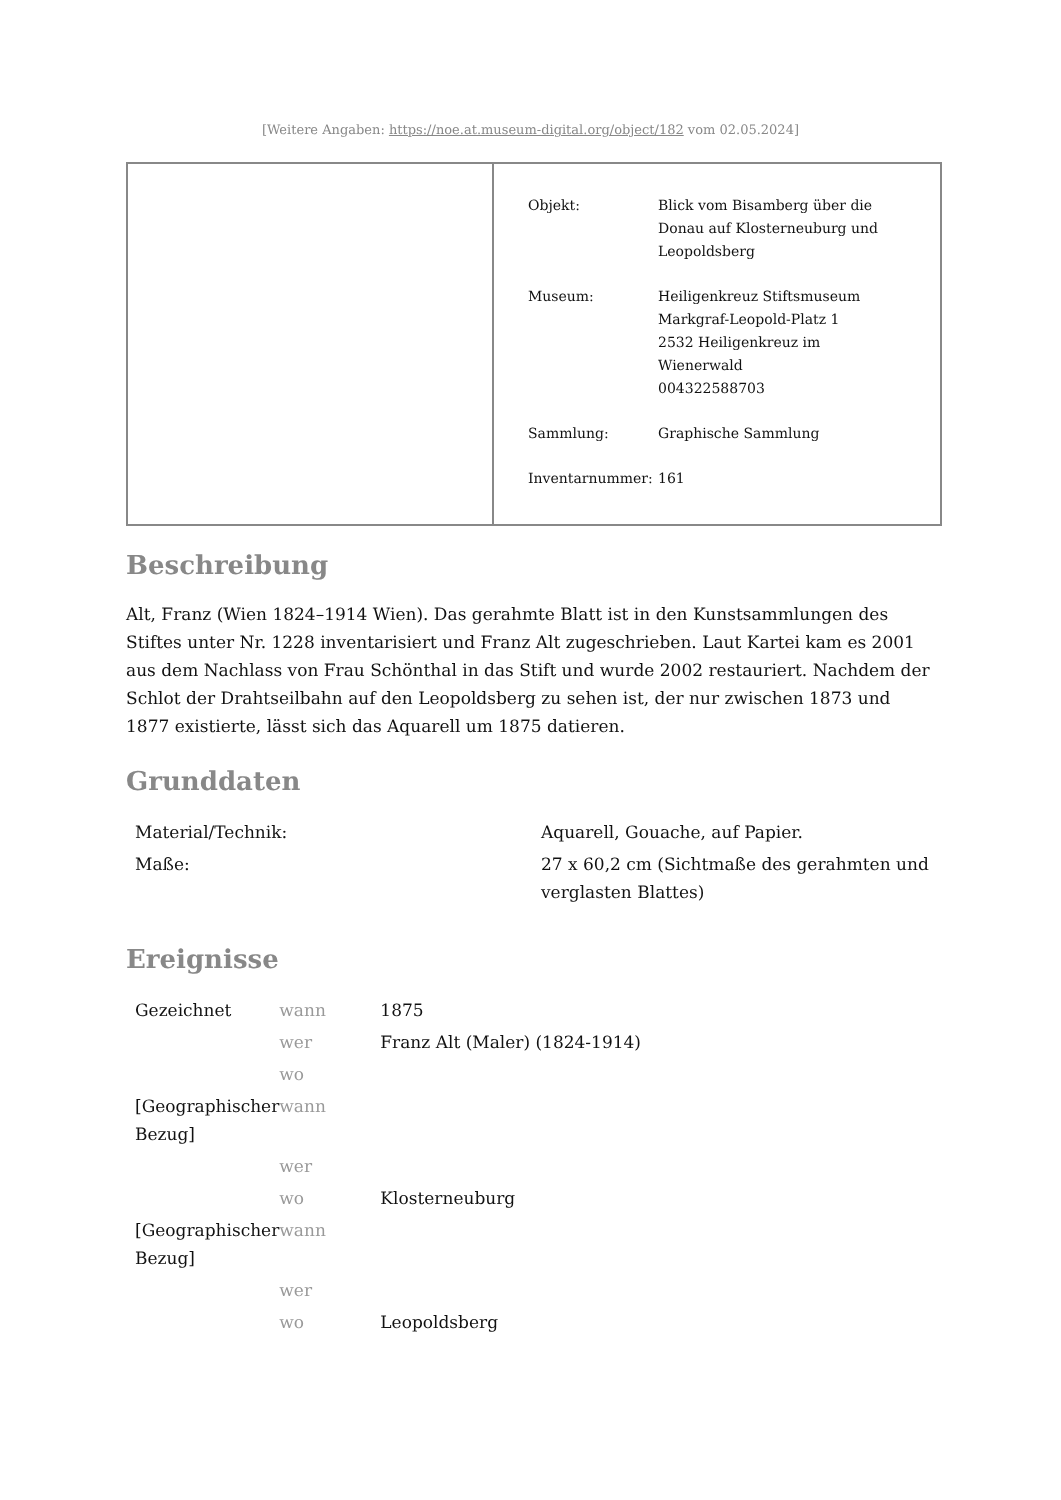[Weitere Angaben: https://noe.at.museum-digital.org/object/182 vom 02.05.2024]
| Objekt: | Blick vom Bisamberg über die Donau auf Klosterneuburg und Leopoldsberg |
| Museum: | Heiligenkreuz Stiftsmuseum Markgraf-Leopold-Platz 1 2532 Heiligenkreuz im Wienerwald 004322588703 |
| Sammlung: | Graphische Sammlung |
| Inventarnummer: | 161 |
Beschreibung
Alt, Franz (Wien 1824–1914 Wien). Das gerahmte Blatt ist in den Kunstsammlungen des Stiftes unter Nr. 1228 inventarisiert und Franz Alt zugeschrieben. Laut Kartei kam es 2001 aus dem Nachlass von Frau Schönthal in das Stift und wurde 2002 restauriert. Nachdem der Schlot der Drahtseilbahn auf den Leopoldsberg zu sehen ist, der nur zwischen 1873 und 1877 existierte, lässt sich das Aquarell um 1875 datieren.
Grunddaten
| Material/Technik: | Aquarell, Gouache, auf Papier. |
| Maße: | 27 x 60,2 cm (Sichtmaße des gerahmten und verglasten Blattes) |
Ereignisse
| Gezeichnet | wann | 1875 |
| | wer | Franz Alt (Maler) (1824-1914) |
| | wo | |
| [Geographischer Bezug] | wann | |
| | wer | |
| | wo | Klosterneuburg |
| [Geographischer Bezug] | wann | |
| | wer | |
| | wo | Leopoldsberg |